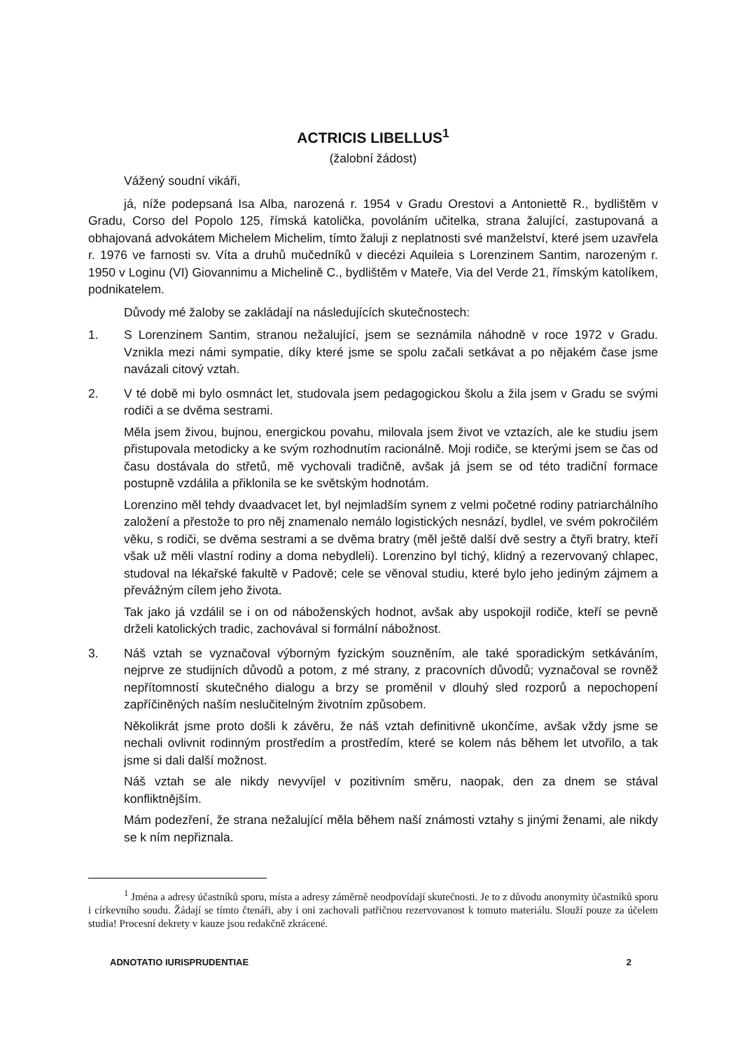ACTRICIS LIBELLUS<sup>1</sup>
(žalobní žádost)
Vážený soudní vikáři,
já, níže podepsaná Isa Alba, narozená r. 1954 v Gradu Orestovi a Antoniettě R., bydlištěm v Gradu, Corso del Popolo 125, římská katolička, povoláním učitelka, strana žalující, zastupovaná a obhajovaná advokátem Michelem Michelim, tímto žaluji z neplatnosti své manželství, které jsem uzavřela r. 1976 ve farnosti sv. Víta a druhů mučedníků v diecézi Aquileia s Lorenzinem Santim, narozeným r. 1950 v Loginu (VI) Giovannimu a Michelině C., bydlištěm v Mateře, Via del Verde 21, římským katolíkem, podnikatelem.
Důvody mé žaloby se zakládají na následujících skutečnostech:
1. S Lorenzinem Santim, stranou nežalující, jsem se seznámila náhodně v roce 1972 v Gradu. Vznikla mezi námi sympatie, díky které jsme se spolu začali setkávat a po nějakém čase jsme navázali citový vztah.
2. V té době mi bylo osmnáct let, studovala jsem pedagogickou školu a žila jsem v Gradu se svými rodiči a se dvěma sestrami.
Měla jsem živou, bujnou, energickou povahu, milovala jsem život ve vztazích, ale ke studiu jsem přistupovala metodicky a ke svým rozhodnutím racionálně. Moji rodiče, se kterými jsem se čas od času dostávala do střetů, mě vychovali tradičně, avšak já jsem se od této tradiční formace postupně vzdálila a přiklonila se ke světským hodnotám.
Lorenzino měl tehdy dvaadvacet let, byl nejmladším synem z velmi početné rodiny patriarchálního založení a přestože to pro něj znamenalo nemálo logistických nesnází, bydlel, ve svém pokročilém věku, s rodiči, se dvěma sestrami a se dvěma bratry (měl ještě další dvě sestry a čtyři bratry, kteří však už měli vlastní rodiny a doma nebydleli). Lorenzino byl tichý, klidný a rezervovaný chlapec, studoval na lékařské fakultě v Padově; cele se věnoval studiu, které bylo jeho jediným zájmem a převážným cílem jeho života.
Tak jako já vzdálil se i on od náboženských hodnot, avšak aby uspokojil rodiče, kteří se pevně drželi katolických tradic, zachovával si formální nábožnost.
3. Náš vztah se vyznačoval výborným fyzickým souzněním, ale také sporadickým setkáváním, nejprve ze studijních důvodů a potom, z mé strany, z pracovních důvodů; vyznačoval se rovněž nepřítomností skutečného dialogu a brzy se proměnil v dlouhý sled rozporů a nepochopení zapříčiněných naším neslučitelným životním způsobem.
Několikrát jsme proto došli k závěru, že náš vztah definitivně ukončíme, avšak vždy jsme se nechali ovlivnit rodinným prostředím a prostředím, které se kolem nás během let utvořilo, a tak jsme si dali další možnost.
Náš vztah se ale nikdy nevyvíjel v pozitivním směru, naopak, den za dnem se stával konfliktnějším.
Mám podezření, že strana nežalující měla během naší známosti vztahy s jinými ženami, ale nikdy se k ním nepřiznala.
<sup>1</sup> Jména a adresy účastníků sporu, místa a adresy záměrně neodpovídají skutečnosti. Je to z důvodu anonymity účastníků sporu i církevního soudu. Žádají se tímto čtenáři, aby i oni zachovali patřičnou rezervovanost k tomuto materiálu. Slouží pouze za účelem studia! Procesní dekrety v kauze jsou redakčně zkrácené.
ADNOTATIO IURISPRUDENTIAE 2